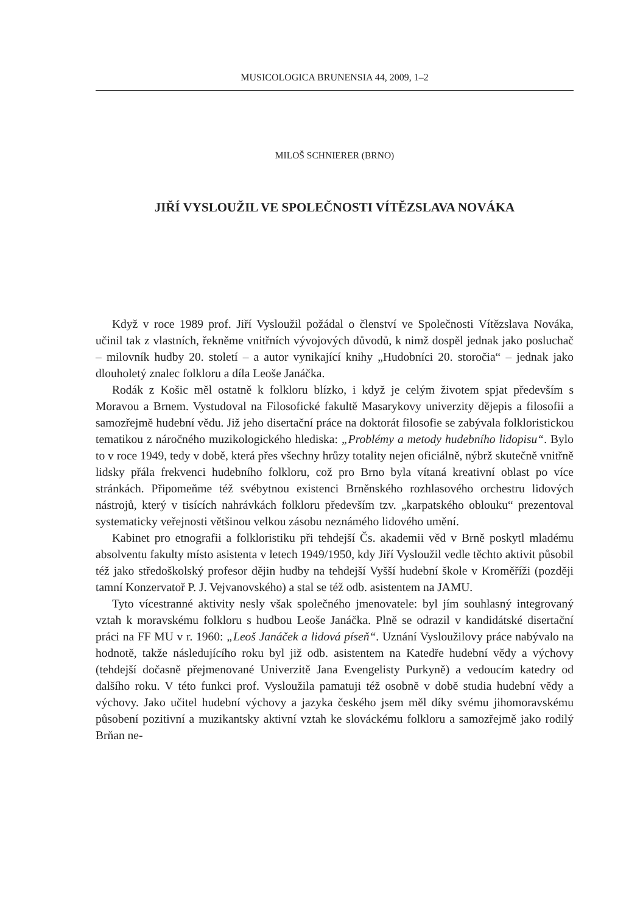MUSICOLOGICA BRUNENSIA 44, 2009, 1–2
MILOŠ SCHNIERER (BRNO)
JIŘÍ VYSLOUŽIL VE SPOLEČNOSTI VÍTĚZSLAVA NOVÁKA
Když v roce 1989 prof. Jiří Vysloužil požádal o členství ve Společnosti Vítězslava Nováka, učinil tak z vlastních, řekněme vnitřních vývojových důvodů, k nimž dospěl jednak jako posluchač – milovník hudby 20. století – a autor vynikající knihy „Hudobníci 20. storočia“ – jednak jako dlouholetý znalec folkloru a díla Leoše Janáčka.
Rodák z Košic měl ostatně k folkloru blízko, i když je celým životem spjat především s Moravou a Brnem. Vystudoval na Filosofické fakultě Masarykovy univerzity dějepis a filosofii a samozřejmě hudební vědu. Již jeho disertační práce na doktorát filosofie se zabývala folkloristickou tematikou z náročného muzikologického hlediska: „Problémy a metody hudebního lidopisu“. Bylo to v roce 1949, tedy v době, která přes všechny hrůzy totality nejen oficiálně, nýbrž skutečně vnitřně lidsky přála frekvenci hudebního folkloru, což pro Brno byla vítaná kreativní oblast po více stránkách. Připomeňme též svébytnou existenci Brněnského rozhlasového orchestru lidových nástrojů, který v tisících nahrávkách folkloru především tzv. „karpatského oblouku“ prezentoval systematicky veřejnosti většinou velkou zásobu neznámého lidového umění.
Kabinet pro etnografii a folkloristiku při tehdejší Čs. akademii věd v Brně poskytl mladému absolventu fakulty místo asistenta v letech 1949/1950, kdy Jiří Vysloužil vedle těchto aktivit působil též jako středoškolský profesor dějin hudby na tehdejší Vyšší hudební škole v Kroměříži (později tamní Konzervatoř P. J. Vejvanovského) a stal se též odb. asistentem na JAMU.
Tyto vícestranné aktivity nesly však společného jmenovatele: byl jím souhlasný integrovaný vztah k moravskému folkloru s hudbou Leoše Janáčka. Plně se odrazil v kandidátské disertační práci na FF MU v r. 1960: „Leoš Janáček a lidová píseň“. Uznání Vysloužilovy práce nabývalo na hodnotě, takže následujícího roku byl již odb. asistentem na Katedře hudební vědy a výchovy (tehdejší dočasně přejmenované Univerzitě Jana Evengelisty Purkyně) a vedoucím katedry od dalšího roku. V této funkci prof. Vysloužila pamatuji též osobně v době studia hudební vědy a výchovy. Jako učitel hudební výchovy a jazyka českého jsem měl díky svému jihomoravskému působení pozitivní a muzikantsky aktivní vztah ke slováckému folkloru a samozřejmě jako rodilý Brňan ne-